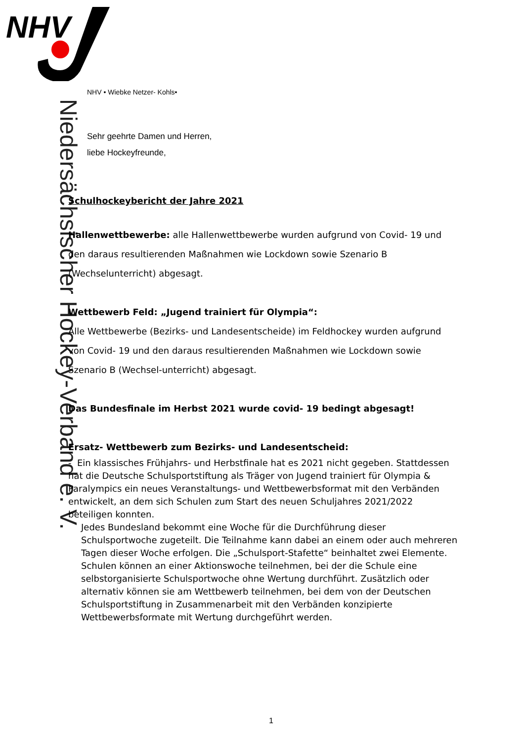NHV
Niedersächsischer Hockey-Verband e. V.
NHV • Wiebke Netzer- Kohls•
Sehr geehrte Damen und Herren,
liebe Hockeyfreunde,
Schulhockeybericht der Jahre 2021
Hallenwettbewerbe: alle Hallenwettbewerbe wurden aufgrund von Covid- 19 und den daraus resultierenden Maßnahmen wie Lockdown sowie Szenario B (Wechselunterricht) abgesagt.
Wettbewerb Feld: „Jugend trainiert für Olympia“:
Alle Wettbewerbe (Bezirks- und Landesentscheide) im Feldhockey wurden aufgrund von Covid- 19 und den daraus resultierenden Maßnahmen wie Lockdown sowie Szenario B (Wechsel-unterricht) abgesagt.
Das Bundesfinale im Herbst 2021 wurde covid- 19 bedingt abgesagt!
Ersatz- Wettbewerb zum Bezirks- und Landesentscheid:
- Ein klassisches Frühjahrs- und Herbstfinale hat es 2021 nicht gegeben. Stattdessen hat die Deutsche Schulsportstiftung als Träger von Jugend trainiert für Olympia & Paralympics ein neues Veranstaltungs- und Wettbewerbsformat mit den Verbänden entwickelt, an dem sich Schulen zum Start des neuen Schuljahres 2021/2022 beteiligen konnten.
Jedes Bundesland bekommt eine Woche für die Durchführung dieser Schulsportwoche zugeteilt. Die Teilnahme kann dabei an einem oder auch mehreren Tagen dieser Woche erfolgen. Die „Schulsport-Stafette“ beinhaltet zwei Elemente. Schulen können an einer Aktionswoche teilnehmen, bei der die Schule eine selbstorganisierte Schulsportwoche ohne Wertung durchführt. Zusätzlich oder alternativ können sie am Wettbewerb teilnehmen, bei dem von der Deutschen Schulsportstiftung in Zusammenarbeit mit den Verbänden konzipierte Wettbewerbsformate mit Wertung durchgeführt werden.
1